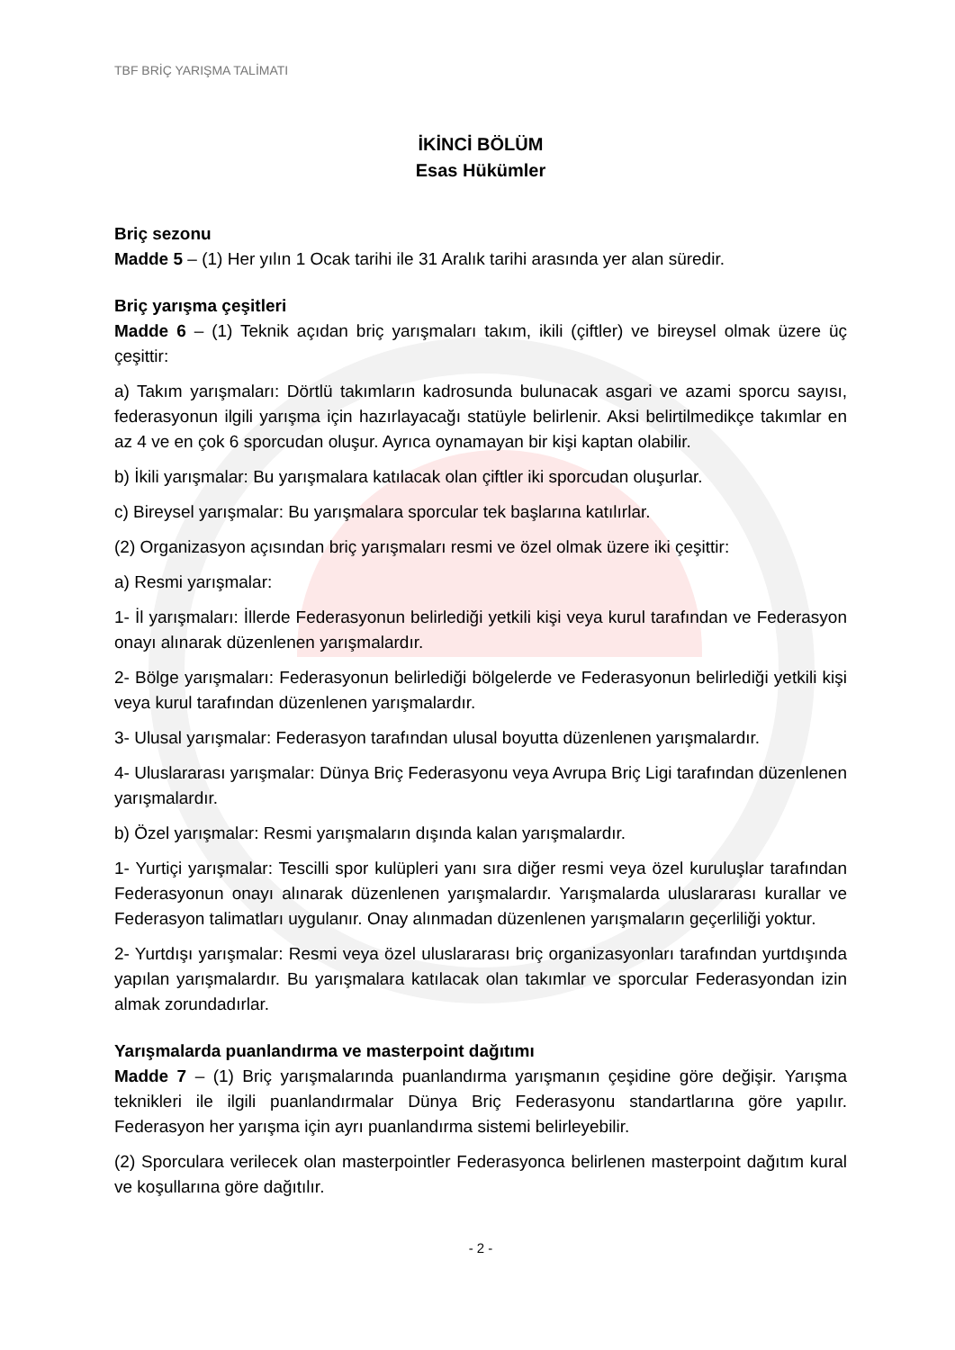TBF BRİÇ YARIŞMA TALİMATI
İKİNCİ BÖLÜM
Esas Hükümler
Briç sezonu
Madde 5 – (1) Her yılın 1 Ocak tarihi ile 31 Aralık tarihi arasında yer alan süredir.
Briç yarışma çeşitleri
Madde 6 – (1) Teknik açıdan briç yarışmaları takım, ikili (çiftler) ve bireysel olmak üzere üç çeşittir:
a) Takım yarışmaları: Dörtlü takımların kadrosunda bulunacak asgari ve azami sporcu sayısı, federasyonun ilgili yarışma için hazırlayacağı statüyle belirlenir. Aksi belirtilmedikçe takımlar en az 4 ve en çok 6 sporcudan oluşur. Ayrıca oynamayan bir kişi kaptan olabilir.
b) İkili yarışmalar: Bu yarışmalara katılacak olan çiftler iki sporcudan oluşurlar.
c) Bireysel yarışmalar: Bu yarışmalara sporcular tek başlarına katılırlar.
(2) Organizasyon açısından briç yarışmaları resmi ve özel olmak üzere iki çeşittir:
a) Resmi yarışmalar:
1- İl yarışmaları: İllerde Federasyonun belirlediği yetkili kişi veya kurul tarafından ve Federasyon onayı alınarak düzenlenen yarışmalardır.
2- Bölge yarışmaları: Federasyonun belirlediği bölgelerde ve Federasyonun belirlediği yetkili kişi veya kurul tarafından düzenlenen yarışmalardır.
3- Ulusal yarışmalar: Federasyon tarafından ulusal boyutta düzenlenen yarışmalardır.
4- Uluslararası yarışmalar: Dünya Briç Federasyonu veya Avrupa Briç Ligi tarafından düzenlenen yarışmalardır.
b) Özel yarışmalar: Resmi yarışmaların dışında kalan yarışmalardır.
1- Yurtiçi yarışmalar: Tescilli spor kulüpleri yanı sıra diğer resmi veya özel kuruluşlar tarafından Federasyonun onayı alınarak düzenlenen yarışmalardır. Yarışmalarda uluslararası kurallar ve Federasyon talimatları uygulanır. Onay alınmadan düzenlenen yarışmaların geçerliliği yoktur.
2- Yurtdışı yarışmalar: Resmi veya özel uluslararası briç organizasyonları tarafından yurtdışında yapılan yarışmalardır. Bu yarışmalara katılacak olan takımlar ve sporcular Federasyondan izin almak zorundadırlar.
Yarışmalarda puanlandırma ve masterpoint dağıtımı
Madde 7 – (1) Briç yarışmalarında puanlandırma yarışmanın çeşidine göre değişir. Yarışma teknikleri ile ilgili puanlandırmalar Dünya Briç Federasyonu standartlarına göre yapılır. Federasyon her yarışma için ayrı puanlandırma sistemi belirleyebilir.
(2) Sporculara verilecek olan masterpointler Federasyonca belirlenen masterpoint dağıtım kural ve koşullarına göre dağıtılır.
- 2 -